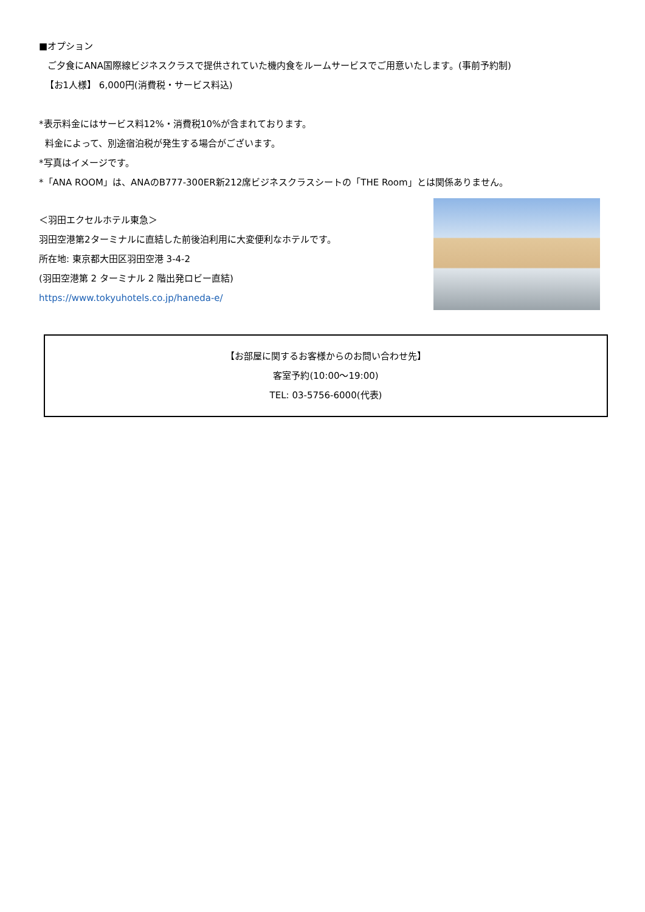■オプション
ご夕食にANA国際線ビジネスクラスで提供されていた機内食をルームサービスでご用意いたします。(事前予約制)
【お1人様】 6,000円(消費税・サービス料込)
*表示料金にはサービス料12%・消費税10%が含まれております。
料金によって、別途宿泊税が発生する場合がございます。
*写真はイメージです。
*「ANA ROOM」は、ANAのB777-300ER新212席ビジネスクラスシートの「THE Room」とは関係ありません。
＜羽田エクセルホテル東急＞
羽田空港第2ターミナルに直結した前後泊利用に大変便利なホテルです。
所在地: 東京都大田区羽田空港 3-4-2
(羽田空港第 2 ターミナル 2 階出発ロビー直結)
https://www.tokyuhotels.co.jp/haneda-e/
【お部屋に関するお客様からのお問い合わせ先】
客室予約(10:00～19:00)
TEL: 03-5756-6000(代表)